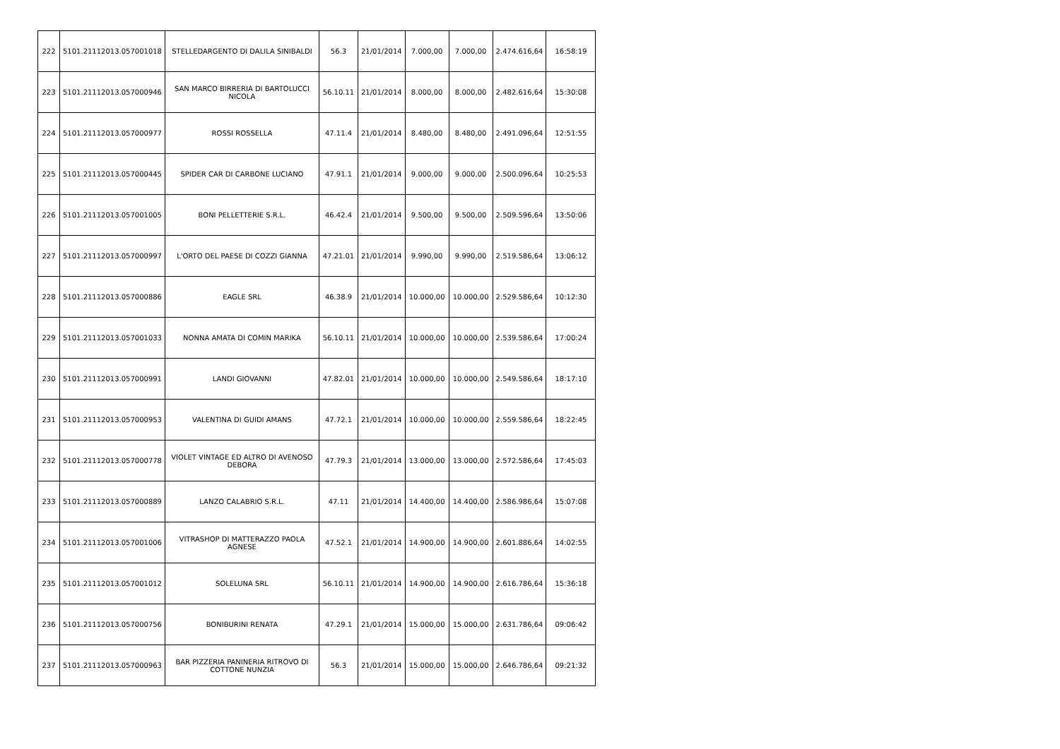| 222 | 5101.21112013.057001018 | STELLEDARGENTO DI DALILA SINIBALDI | 56.3 | 21/01/2014 | 7.000,00 | 7.000,00 | 2.474.616,64 | 16:58:19 |
| 223 | 5101.21112013.057000946 | SAN MARCO BIRRERIA DI BARTOLUCCI NICOLA | 56.10.11 | 21/01/2014 | 8.000,00 | 8.000,00 | 2.482.616,64 | 15:30:08 |
| 224 | 5101.21112013.057000977 | ROSSI ROSSELLA | 47.11.4 | 21/01/2014 | 8.480,00 | 8.480,00 | 2.491.096,64 | 12:51:55 |
| 225 | 5101.21112013.057000445 | SPIDER CAR DI CARBONE LUCIANO | 47.91.1 | 21/01/2014 | 9.000,00 | 9.000,00 | 2.500.096,64 | 10:25:53 |
| 226 | 5101.21112013.057001005 | BONI PELLETTERIE S.R.L. | 46.42.4 | 21/01/2014 | 9.500,00 | 9.500,00 | 2.509.596,64 | 13:50:06 |
| 227 | 5101.21112013.057000997 | L'ORTO DEL PAESE DI COZZI GIANNA | 47.21.01 | 21/01/2014 | 9.990,00 | 9.990,00 | 2.519.586,64 | 13:06:12 |
| 228 | 5101.21112013.057000886 | EAGLE SRL | 46.38.9 | 21/01/2014 | 10.000,00 | 10.000,00 | 2.529.586,64 | 10:12:30 |
| 229 | 5101.21112013.057001033 | NONNA AMATA DI COMIN MARIKA | 56.10.11 | 21/01/2014 | 10.000,00 | 10.000,00 | 2.539.586,64 | 17:00:24 |
| 230 | 5101.21112013.057000991 | LANDI GIOVANNI | 47.82.01 | 21/01/2014 | 10.000,00 | 10.000,00 | 2.549.586,64 | 18:17:10 |
| 231 | 5101.21112013.057000953 | VALENTINA DI GUIDI AMANS | 47.72.1 | 21/01/2014 | 10.000,00 | 10.000,00 | 2.559.586,64 | 18:22:45 |
| 232 | 5101.21112013.057000778 | VIOLET VINTAGE ED ALTRO DI AVENOSO DEBORA | 47.79.3 | 21/01/2014 | 13.000,00 | 13.000,00 | 2.572.586,64 | 17:45:03 |
| 233 | 5101.21112013.057000889 | LANZO CALABRIO S.R.L. | 47.11 | 21/01/2014 | 14.400,00 | 14.400,00 | 2.586.986,64 | 15:07:08 |
| 234 | 5101.21112013.057001006 | VITRASHOP DI MATTERAZZO PAOLA AGNESE | 47.52.1 | 21/01/2014 | 14.900,00 | 14.900,00 | 2.601.886,64 | 14:02:55 |
| 235 | 5101.21112013.057001012 | SOLELUNA SRL | 56.10.11 | 21/01/2014 | 14.900,00 | 14.900,00 | 2.616.786,64 | 15:36:18 |
| 236 | 5101.21112013.057000756 | BONIBURINI RENATA | 47.29.1 | 21/01/2014 | 15.000,00 | 15.000,00 | 2.631.786,64 | 09:06:42 |
| 237 | 5101.21112013.057000963 | BAR PIZZERIA PANINERIA RITROVO DI COTTONE NUNZIA | 56.3 | 21/01/2014 | 15.000,00 | 15.000,00 | 2.646.786,64 | 09:21:32 |